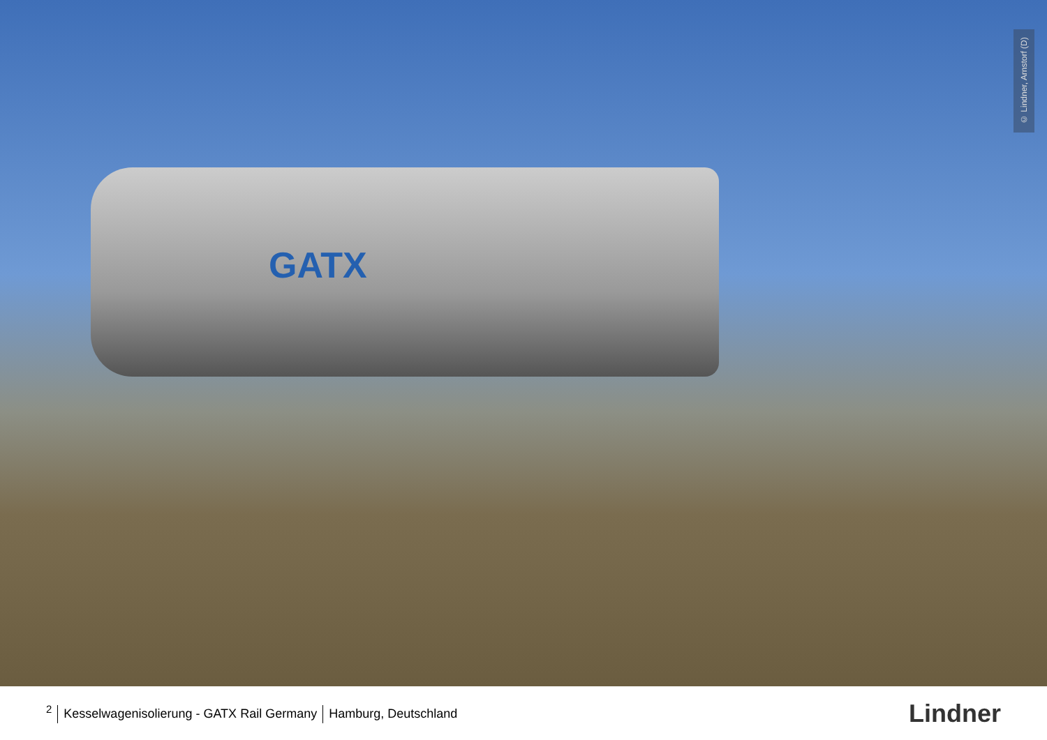GATX
© Lindner, Arnstorf (D)
<sup>2</sup> Kesselwagenisolierung - GATX Rail Germany Hamburg, Deutschland
Lindner